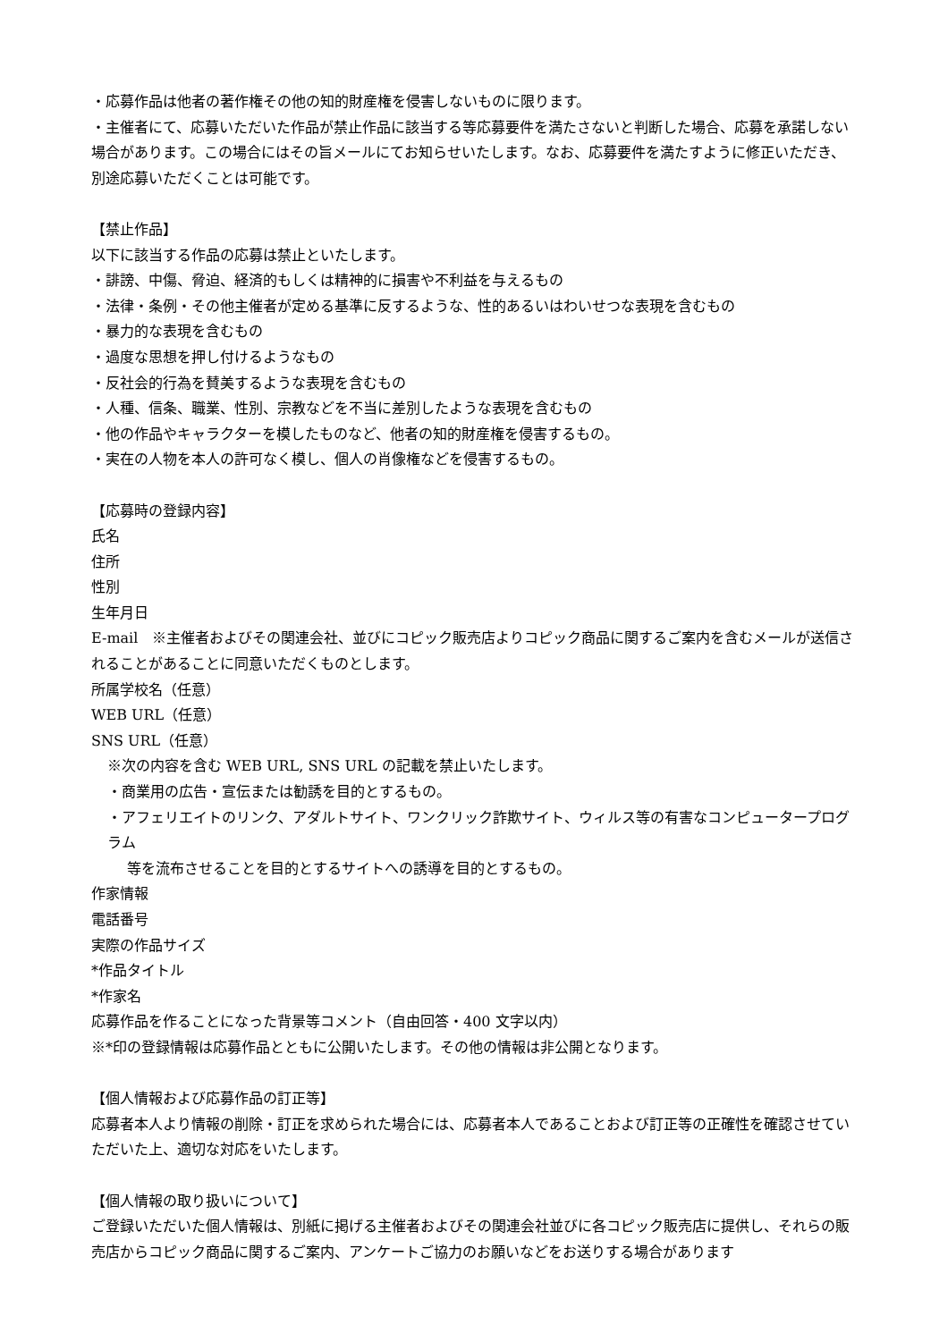・応募作品は他者の著作権その他の知的財産権を侵害しないものに限ります。
・主催者にて、応募いただいた作品が禁止作品に該当する等応募要件を満たさないと判断した場合、応募を承諾しない場合があります。この場合にはその旨メールにてお知らせいたします。なお、応募要件を満たすように修正いただき、別途応募いただくことは可能です。
【禁止作品】
以下に該当する作品の応募は禁止といたします。
・誹謗、中傷、脅迫、経済的もしくは精神的に損害や不利益を与えるもの
・法律・条例・その他主催者が定める基準に反するような、性的あるいはわいせつな表現を含むもの
・暴力的な表現を含むもの
・過度な思想を押し付けるようなもの
・反社会的行為を賛美するような表現を含むもの
・人種、信条、職業、性別、宗教などを不当に差別したような表現を含むもの
・他の作品やキャラクターを模したものなど、他者の知的財産権を侵害するもの。
・実在の人物を本人の許可なく模し、個人の肖像権などを侵害するもの。
【応募時の登録内容】
氏名
住所
性別
生年月日
E-mail　※主催者およびその関連会社、並びにコピック販売店よりコピック商品に関するご案内を含むメールが送信されることがあることに同意いただくものとします。
所属学校名（任意）
WEB URL（任意）
SNS URL（任意）
※次の内容を含む WEB URL, SNS URL の記載を禁止いたします。
・商業用の広告・宣伝または勧誘を目的とするもの。
・アフェリエイトのリンク、アダルトサイト、ワンクリック詐欺サイト、ウィルス等の有害なコンピュータープログラム
等を流布させることを目的とするサイトへの誘導を目的とするもの。
作家情報
電話番号
実際の作品サイズ
*作品タイトル
*作家名
応募作品を作ることになった背景等コメント（自由回答・400 文字以内）
※*印の登録情報は応募作品とともに公開いたします。その他の情報は非公開となります。
【個人情報および応募作品の訂正等】
応募者本人より情報の削除・訂正を求められた場合には、応募者本人であることおよび訂正等の正確性を確認させていただいた上、適切な対応をいたします。
【個人情報の取り扱いについて】
ご登録いただいた個人情報は、別紙に掲げる主催者およびその関連会社並びに各コピック販売店に提供し、それらの販売店からコピック商品に関するご案内、アンケートご協力のお願いなどをお送りする場合があります